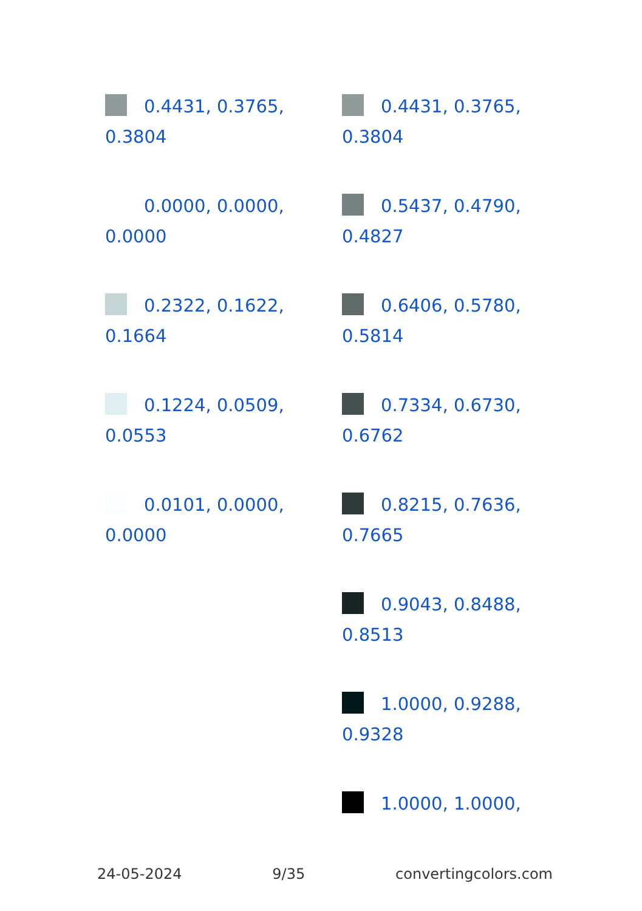0.4431, 0.3765, 0.3804
0.0000, 0.0000, 0.0000
0.2322, 0.1622, 0.1664
0.1224, 0.0509, 0.0553
0.0101, 0.0000, 0.0000
0.4431, 0.3765, 0.3804
0.5437, 0.4790, 0.4827
0.6406, 0.5780, 0.5814
0.7334, 0.6730, 0.6762
0.8215, 0.7636, 0.7665
0.9043, 0.8488, 0.8513
1.0000, 0.9288, 0.9328
1.0000, 1.0000,
24-05-2024 9/35 convertingcolors.com